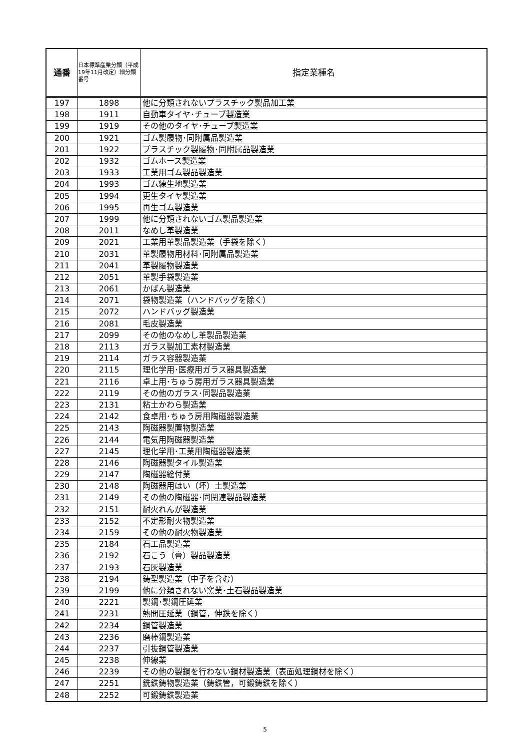| 通番 | 日本標準産業分類（平成19年11月改定）細分類番号 | 指定業種名 |
| --- | --- | --- |
| 197 | 1898 | 他に分類されないプラスチック製品加工業 |
| 198 | 1911 | 自動車タイヤ･チューブ製造業 |
| 199 | 1919 | その他のタイヤ･チューブ製造業 |
| 200 | 1921 | ゴム製履物･同附属品製造業 |
| 201 | 1922 | プラスチック製履物･同附属品製造業 |
| 202 | 1932 | ゴムホース製造業 |
| 203 | 1933 | 工業用ゴム製品製造業 |
| 204 | 1993 | ゴム練生地製造業 |
| 205 | 1994 | 更生タイヤ製造業 |
| 206 | 1995 | 再生ゴム製造業 |
| 207 | 1999 | 他に分類されないゴム製品製造業 |
| 208 | 2011 | なめし革製造業 |
| 209 | 2021 | 工業用革製品製造業（手袋を除く） |
| 210 | 2031 | 革製履物用材料･同附属品製造業 |
| 211 | 2041 | 革製履物製造業 |
| 212 | 2051 | 革製手袋製造業 |
| 213 | 2061 | かばん製造業 |
| 214 | 2071 | 袋物製造業（ハンドバッグを除く） |
| 215 | 2072 | ハンドバッグ製造業 |
| 216 | 2081 | 毛皮製造業 |
| 217 | 2099 | その他のなめし革製品製造業 |
| 218 | 2113 | ガラス製加工素材製造業 |
| 219 | 2114 | ガラス容器製造業 |
| 220 | 2115 | 理化学用･医療用ガラス器具製造業 |
| 221 | 2116 | 卓上用･ちゅう房用ガラス器具製造業 |
| 222 | 2119 | その他のガラス･同製品製造業 |
| 223 | 2131 | 粘土かわら製造業 |
| 224 | 2142 | 食卓用･ちゅう房用陶磁器製造業 |
| 225 | 2143 | 陶磁器製置物製造業 |
| 226 | 2144 | 電気用陶磁器製造業 |
| 227 | 2145 | 理化学用･工業用陶磁器製造業 |
| 228 | 2146 | 陶磁器製タイル製造業 |
| 229 | 2147 | 陶磁器絵付業 |
| 230 | 2148 | 陶磁器用はい（坏）土製造業 |
| 231 | 2149 | その他の陶磁器･同関連製品製造業 |
| 232 | 2151 | 耐火れんが製造業 |
| 233 | 2152 | 不定形耐火物製造業 |
| 234 | 2159 | その他の耐火物製造業 |
| 235 | 2184 | 石工品製造業 |
| 236 | 2192 | 石こう（膏）製品製造業 |
| 237 | 2193 | 石灰製造業 |
| 238 | 2194 | 鋳型製造業（中子を含む） |
| 239 | 2199 | 他に分類されない窯業･土石製品製造業 |
| 240 | 2221 | 製鋼･製鋼圧延業 |
| 241 | 2231 | 熱間圧延業（鋼管，伸鉄を除く） |
| 242 | 2234 | 鋼管製造業 |
| 243 | 2236 | 磨棒鋼製造業 |
| 244 | 2237 | 引抜鋼管製造業 |
| 245 | 2238 | 伸線業 |
| 246 | 2239 | その他の製鋼を行わない鋼材製造業（表面処理鋼材を除く） |
| 247 | 2251 | 銑鉄鋳物製造業（鋳鉄管，可鍛鋳鉄を除く） |
| 248 | 2252 | 可鍛鋳鉄製造業 |
5